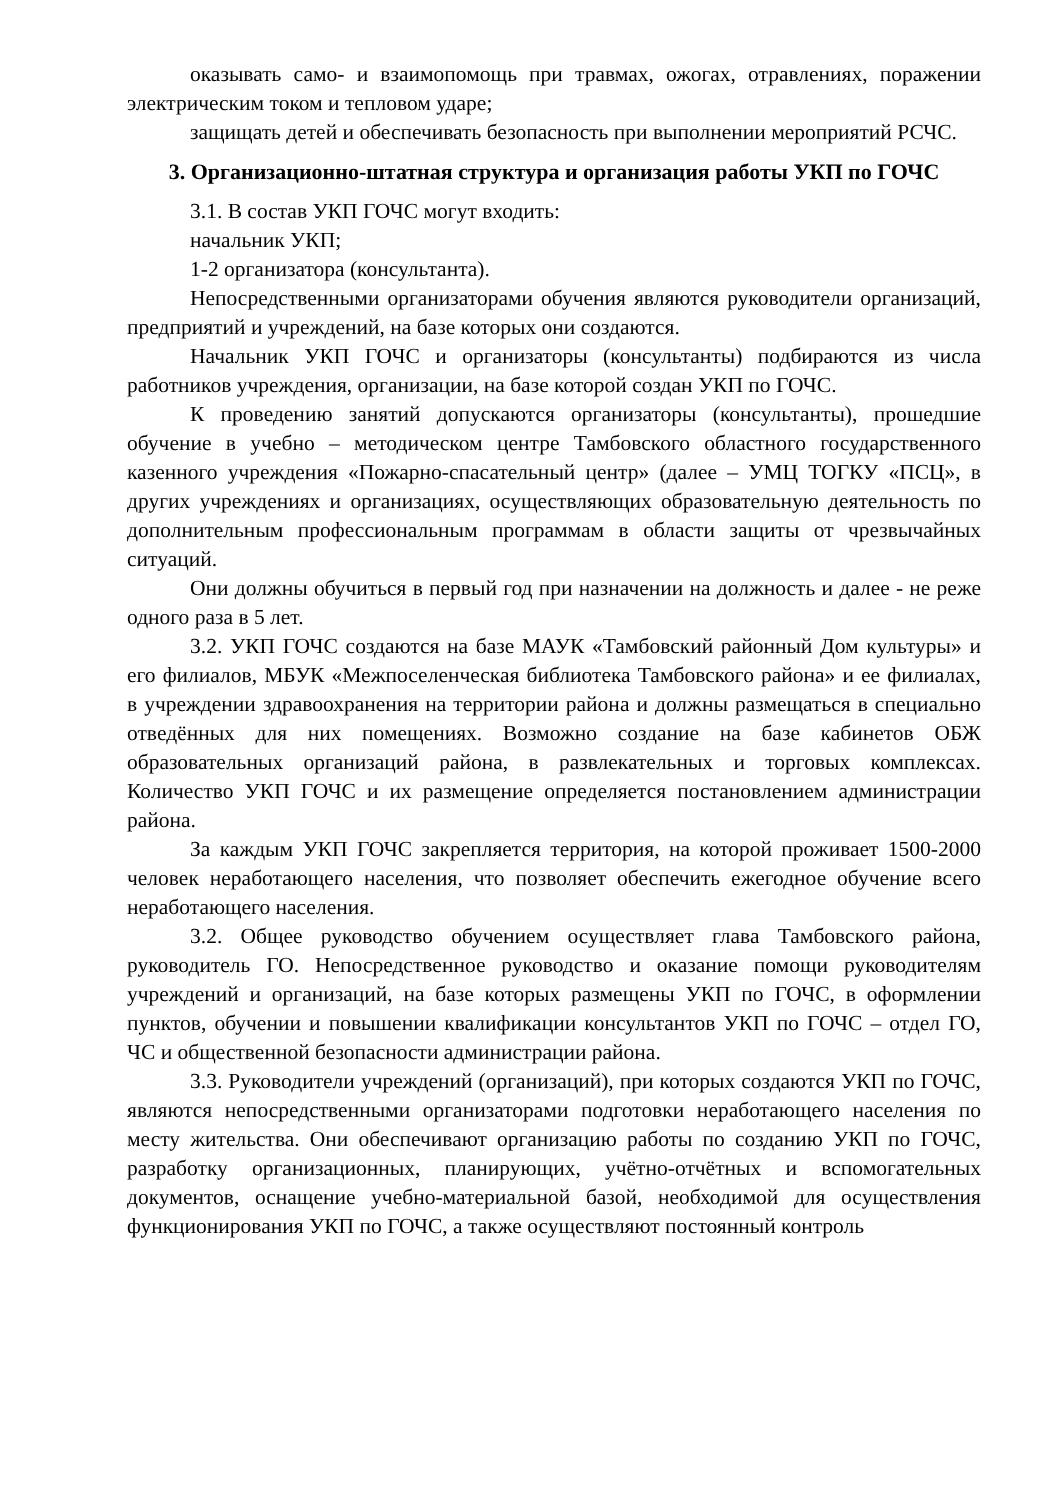оказывать само- и взаимопомощь при травмах, ожогах, отравлениях, поражении электрическим током и тепловом ударе;
защищать детей и обеспечивать безопасность при выполнении мероприятий РСЧС.
3. Организационно-штатная структура и организация работы УКП по ГОЧС
3.1. В состав УКП ГОЧС могут входить:
начальник УКП;
1-2 организатора (консультанта).
Непосредственными организаторами обучения являются руководители организаций, предприятий и учреждений, на базе которых они создаются.
Начальник УКП ГОЧС и организаторы (консультанты) подбираются из числа работников учреждения, организации, на базе которой создан УКП по ГОЧС.
К проведению занятий допускаются организаторы (консультанты), прошедшие обучение в учебно – методическом центре Тамбовского областного государственного казенного учреждения «Пожарно-спасательный центр» (далее – УМЦ ТОГКУ «ПСЦ», в других учреждениях и организациях, осуществляющих образовательную деятельность по дополнительным профессиональным программам в области защиты от чрезвычайных ситуаций.
Они должны обучиться в первый год при назначении на должность и далее - не реже одного раза в 5 лет.
3.2. УКП ГОЧС создаются на базе МАУК «Тамбовский районный Дом культуры» и его филиалов, МБУК «Межпоселенческая библиотека Тамбовского района» и ее филиалах, в учреждении здравоохранения на территории района и должны размещаться в специально отведённых для них помещениях. Возможно создание на базе кабинетов ОБЖ образовательных организаций района, в развлекательных и торговых комплексах. Количество УКП ГОЧС и их размещение определяется постановлением администрации района.
За каждым УКП ГОЧС закрепляется территория, на которой проживает 1500-2000 человек неработающего населения, что позволяет обеспечить ежегодное обучение всего неработающего населения.
3.2. Общее руководство обучением осуществляет глава Тамбовского района, руководитель ГО. Непосредственное руководство и оказание помощи руководителям учреждений и организаций, на базе которых размещены УКП по ГОЧС, в оформлении пунктов, обучении и повышении квалификации консультантов УКП по ГОЧС – отдел ГО, ЧС и общественной безопасности администрации района.
3.3. Руководители учреждений (организаций), при которых создаются УКП по ГОЧС, являются непосредственными организаторами подготовки неработающего населения по месту жительства. Они обеспечивают организацию работы по созданию УКП по ГОЧС, разработку организационных, планирующих, учётно-отчётных и вспомогательных документов, оснащение учебно-материальной базой, необходимой для осуществления функционирования УКП по ГОЧС, а также осуществляют постоянный контроль